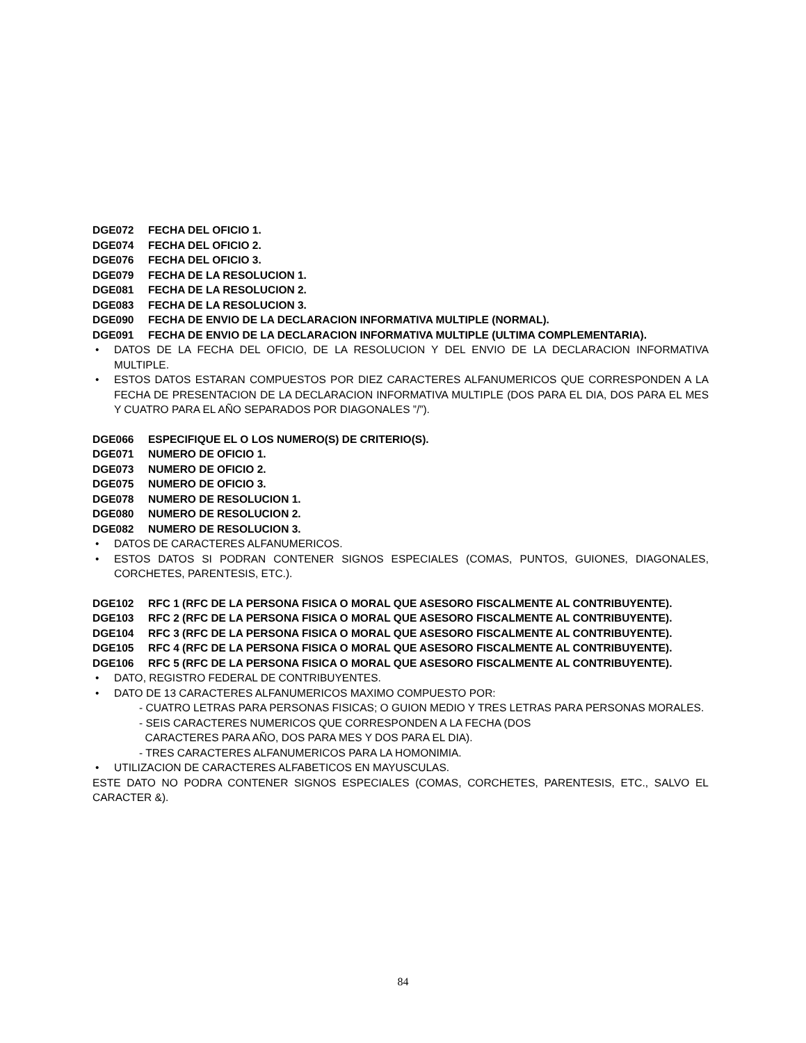DGE072 FECHA DEL OFICIO 1.
DGE074 FECHA DEL OFICIO 2.
DGE076 FECHA DEL OFICIO 3.
DGE079 FECHA DE LA RESOLUCION 1.
DGE081 FECHA DE LA RESOLUCION 2.
DGE083 FECHA DE LA RESOLUCION 3.
DGE090 FECHA DE ENVIO DE LA DECLARACION INFORMATIVA MULTIPLE (NORMAL).
DGE091 FECHA DE ENVIO DE LA DECLARACION INFORMATIVA MULTIPLE (ULTIMA COMPLEMENTARIA).
• DATOS DE LA FECHA DEL OFICIO, DE LA RESOLUCION Y DEL ENVIO DE LA DECLARACION INFORMATIVA MULTIPLE.
• ESTOS DATOS ESTARAN COMPUESTOS POR DIEZ CARACTERES ALFANUMERICOS QUE CORRESPONDEN A LA FECHA DE PRESENTACION DE LA DECLARACION INFORMATIVA MULTIPLE (DOS PARA EL DIA, DOS PARA EL MES Y CUATRO PARA EL AÑO SEPARADOS POR DIAGONALES ”/”).
DGE066 ESPECIFIQUE EL O LOS NUMERO(S) DE CRITERIO(S).
DGE071 NUMERO DE OFICIO 1.
DGE073 NUMERO DE OFICIO 2.
DGE075 NUMERO DE OFICIO 3.
DGE078 NUMERO DE RESOLUCION 1.
DGE080 NUMERO DE RESOLUCION 2.
DGE082 NUMERO DE RESOLUCION 3.
• DATOS DE CARACTERES ALFANUMERICOS.
• ESTOS DATOS SI PODRAN CONTENER SIGNOS ESPECIALES (COMAS, PUNTOS, GUIONES, DIAGONALES, CORCHETES, PARENTESIS, ETC.).
DGE102 RFC 1 (RFC DE LA PERSONA FISICA O MORAL QUE ASESORO FISCALMENTE AL CONTRIBUYENTE).
DGE103 RFC 2 (RFC DE LA PERSONA FISICA O MORAL QUE ASESORO FISCALMENTE AL CONTRIBUYENTE).
DGE104 RFC 3 (RFC DE LA PERSONA FISICA O MORAL QUE ASESORO FISCALMENTE AL CONTRIBUYENTE).
DGE105 RFC 4 (RFC DE LA PERSONA FISICA O MORAL QUE ASESORO FISCALMENTE AL CONTRIBUYENTE).
DGE106 RFC 5 (RFC DE LA PERSONA FISICA O MORAL QUE ASESORO FISCALMENTE AL CONTRIBUYENTE).
• DATO, REGISTRO FEDERAL DE CONTRIBUYENTES.
• DATO DE 13 CARACTERES ALFANUMERICOS MAXIMO COMPUESTO POR:
- CUATRO LETRAS PARA PERSONAS FISICAS; O GUION MEDIO Y TRES LETRAS PARA PERSONAS MORALES.
- SEIS CARACTERES NUMERICOS QUE CORRESPONDEN A LA FECHA (DOS
CARACTERES PARA AÑO, DOS PARA MES Y DOS PARA EL DIA).
- TRES CARACTERES ALFANUMERICOS PARA LA HOMONIMIA.
• UTILIZACION DE CARACTERES ALFABETICOS EN MAYUSCULAS.
ESTE DATO NO PODRA CONTENER SIGNOS ESPECIALES (COMAS, CORCHETES, PARENTESIS, ETC., SALVO EL CARACTER &).
84